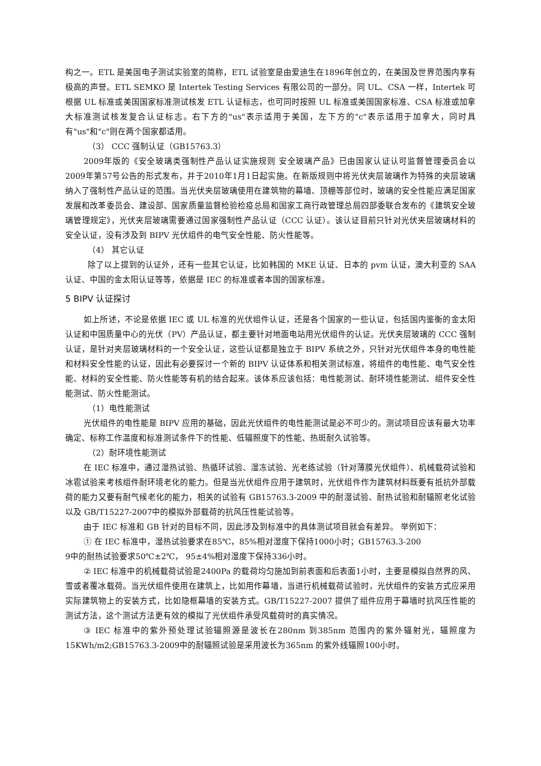构之一。ETL 是美国电子测试实验室的简称，ETL 试验室是由爱迪生在1896年创立的，在美国及世界范围内享有极高的声誉。ETL SEMKO 是 Intertek Testing Services 有限公司的一部分。同 UL、CSA 一样，Intertek 可根据 UL 标准或美国国家标准测试核发 ETL 认证标志，也可同时按照 UL 标准或美国国家标准、CSA 标准或加拿大标准测试核发复合认证标志。右下方的"us"表示适用于美国，左下方的"c"表示适用于加拿大，同时具有"us"和"c"则在两个国家都适用。
（3） CCC 强制认证（GB15763.3）
2009年版的《安全玻璃类强制性产品认证实施规则 安全玻璃产品》已由国家认证认可监督管理委员会以2009年第57号公告的形式发布，并于2010年1月1日起实施。在新版规则中将光伏夹层玻璃作为特殊的夹层玻璃纳入了强制性产品认证的范围。当光伏夹层玻璃使用在建筑物的幕墙、顶棚等部位时，玻璃的安全性能应满足国家发展和改革委员会、建设部、国家质量监督检验检疫总局和国家工商行政管理总局四部委联合发布的《建筑安全玻璃管理规定》，光伏夹层玻璃需要通过国家强制性产品认证（CCC 认证）。该认证目前只针对光伏夹层玻璃材料的安全认证，没有涉及到 BIPV 光伏组件的电气安全性能、防火性能等。
（4） 其它认证
除了以上提到的认证外，还有一些其它认证，比如韩国的 MKE 认证、日本的 pvm 认证，澳大利亚的 SAA 认证、中国的金太阳认证等等，依据是 IEC 的标准或者本国的国家标准。
5 BIPV 认证探讨
如上所述，不论是依据 IEC 或 UL 标准的光伏组件认证，还是各个国家的一些认证，包括国内鉴衡的金太阳认证和中国质量中心的光伏（PV）产品认证，都主要针对地面电站用光伏组件的认证。光伏夹层玻璃的 CCC 强制认证，是针对夹层玻璃材料的一个安全认证，这些认证都是独立于 BIPV 系统之外，只针对光伏组件本身的电性能和材料安全性能的认证，因此有必要探讨一个新的 BIPV 认证体系和相关测试标准，将组件的电性能、电气安全性能、材料的安全性能、防火性能等有机的结合起来。该体系应该包括：电性能测试、耐环境性能测试、组件安全性能测试、防火性能测试。
（1）电性能测试
光伏组件的电性能是 BIPV 应用的基础，因此光伏组件的电性能测试是必不可少的。测试项目应该有最大功率确定、标称工作温度和标准测试条件下的性能、低辐照度下的性能、热斑耐久试验等。
（2）耐环境性能测试
在 IEC 标准中，通过湿热试验、热循环试验、湿冻试验、光老练试验（针对薄膜光伏组件）、机械载荷试验和冰雹试验来考核组件耐环境老化的能力。但是当光伏组件应用于建筑时，光伏组件作为建筑材料既要有抵抗外部载荷的能力又要有耐气候老化的能力，相关的试验有 GB15763.3-2009 中的耐湿试验、耐热试验和耐辐照老化试验以及 GB/T15227-2007中的模拟外部载荷的抗风压性能试验等。
由于 IEC 标准和 GB 针对的目标不同，因此涉及到标准中的具体测试项目就会有差异。 举例如下：
① 在 IEC 标准中，湿热试验要求在85℃，85%相对湿度下保持1000小时；GB15763.3-200
9中的耐热试验要求50℃±2℃， 95±4%相对湿度下保持336小时。
② IEC 标准中的机械载荷试验是2400Pa 的载荷均匀施加到前表面和后表面1小时，主要是模拟自然界的风、雪或者覆冰载荷。当光伏组件使用在建筑上，比如用作幕墙，当进行机械载荷试验时，光伏组件的安装方式应采用实际建筑物上的安装方式，比如隐框幕墙的安装方式。GB/T15227-2007 提供了组件应用于幕墙时抗风压性能的测试方法，这个测试方法更有效的模拟了光伏组件承受风载荷时的真实情况。
③ IEC 标准中的紫外预处理试验辐照源是波长在280nm 到385nm 范围内的紫外辐射光，辐照度为15KWh/m2;GB15763.3-2009中的耐辐照试验是采用波长为365nm 的紫外线辐照100小时。